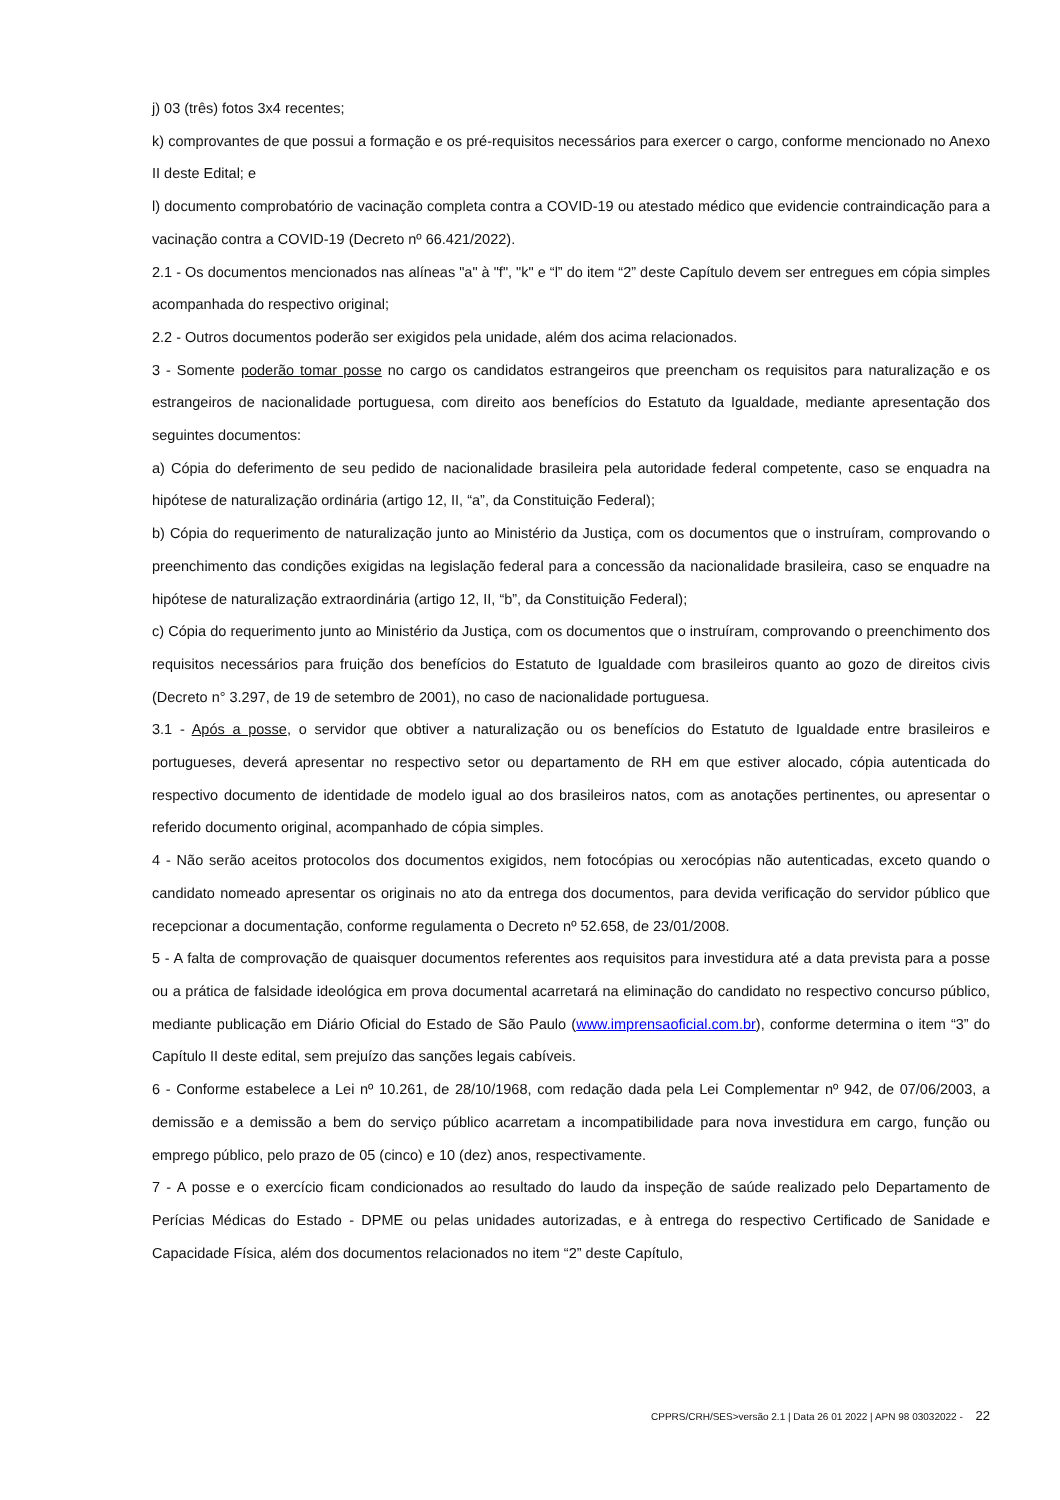j) 03 (três) fotos 3x4 recentes;
k) comprovantes de que possui a formação e os pré-requisitos necessários para exercer o cargo, conforme mencionado no Anexo II deste Edital; e
l) documento comprobatório de vacinação completa contra a COVID-19 ou atestado médico que evidencie contraindicação para a vacinação contra a COVID-19 (Decreto nº 66.421/2022).
2.1 - Os documentos mencionados nas alíneas "a" à "f", "k" e “l” do item “2” deste Capítulo devem ser entregues em cópia simples acompanhada do respectivo original;
2.2 - Outros documentos poderão ser exigidos pela unidade, além dos acima relacionados.
3 - Somente poderão tomar posse no cargo os candidatos estrangeiros que preencham os requisitos para naturalização e os estrangeiros de nacionalidade portuguesa, com direito aos benefícios do Estatuto da Igualdade, mediante apresentação dos seguintes documentos:
a) Cópia do deferimento de seu pedido de nacionalidade brasileira pela autoridade federal competente, caso se enquadra na hipótese de naturalização ordinária (artigo 12, II, “a”, da Constituição Federal);
b) Cópia do requerimento de naturalização junto ao Ministério da Justiça, com os documentos que o instruíram, comprovando o preenchimento das condições exigidas na legislação federal para a concessão da nacionalidade brasileira, caso se enquadre na hipótese de naturalização extraordinária (artigo 12, II, “b”, da Constituição Federal);
c) Cópia do requerimento junto ao Ministério da Justiça, com os documentos que o instruíram, comprovando o preenchimento dos requisitos necessários para fruição dos benefícios do Estatuto de Igualdade com brasileiros quanto ao gozo de direitos civis (Decreto n° 3.297, de 19 de setembro de 2001), no caso de nacionalidade portuguesa.
3.1 - Após a posse, o servidor que obtiver a naturalização ou os benefícios do Estatuto de Igualdade entre brasileiros e portugueses, deverá apresentar no respectivo setor ou departamento de RH em que estiver alocado, cópia autenticada do respectivo documento de identidade de modelo igual ao dos brasileiros natos, com as anotações pertinentes, ou apresentar o referido documento original, acompanhado de cópia simples.
4 - Não serão aceitos protocolos dos documentos exigidos, nem fotocópias ou xerocópias não autenticadas, exceto quando o candidato nomeado apresentar os originais no ato da entrega dos documentos, para devida verificação do servidor público que recepcionar a documentação, conforme regulamenta o Decreto nº 52.658, de 23/01/2008.
5 - A falta de comprovação de quaisquer documentos referentes aos requisitos para investidura até a data prevista para a posse ou a prática de falsidade ideológica em prova documental acarretará na eliminação do candidato no respectivo concurso público, mediante publicação em Diário Oficial do Estado de São Paulo (www.imprensaoficial.com.br), conforme determina o item “3” do Capítulo II deste edital, sem prejuízo das sanções legais cabíveis.
6 - Conforme estabelece a Lei nº 10.261, de 28/10/1968, com redação dada pela Lei Complementar nº 942, de 07/06/2003, a demissão e a demissão a bem do serviço público acarretam a incompatibilidade para nova investidura em cargo, função ou emprego público, pelo prazo de 05 (cinco) e 10 (dez) anos, respectivamente.
7 - A posse e o exercício ficam condicionados ao resultado do laudo da inspeção de saúde realizado pelo Departamento de Perícias Médicas do Estado - DPME ou pelas unidades autorizadas, e à entrega do respectivo Certificado de Sanidade e Capacidade Física, além dos documentos relacionados no item “2” deste Capítulo,
CPPRS/CRH/SES>versão 2.1 | Data 26 01 2022 | APN 98 03032022 - 22